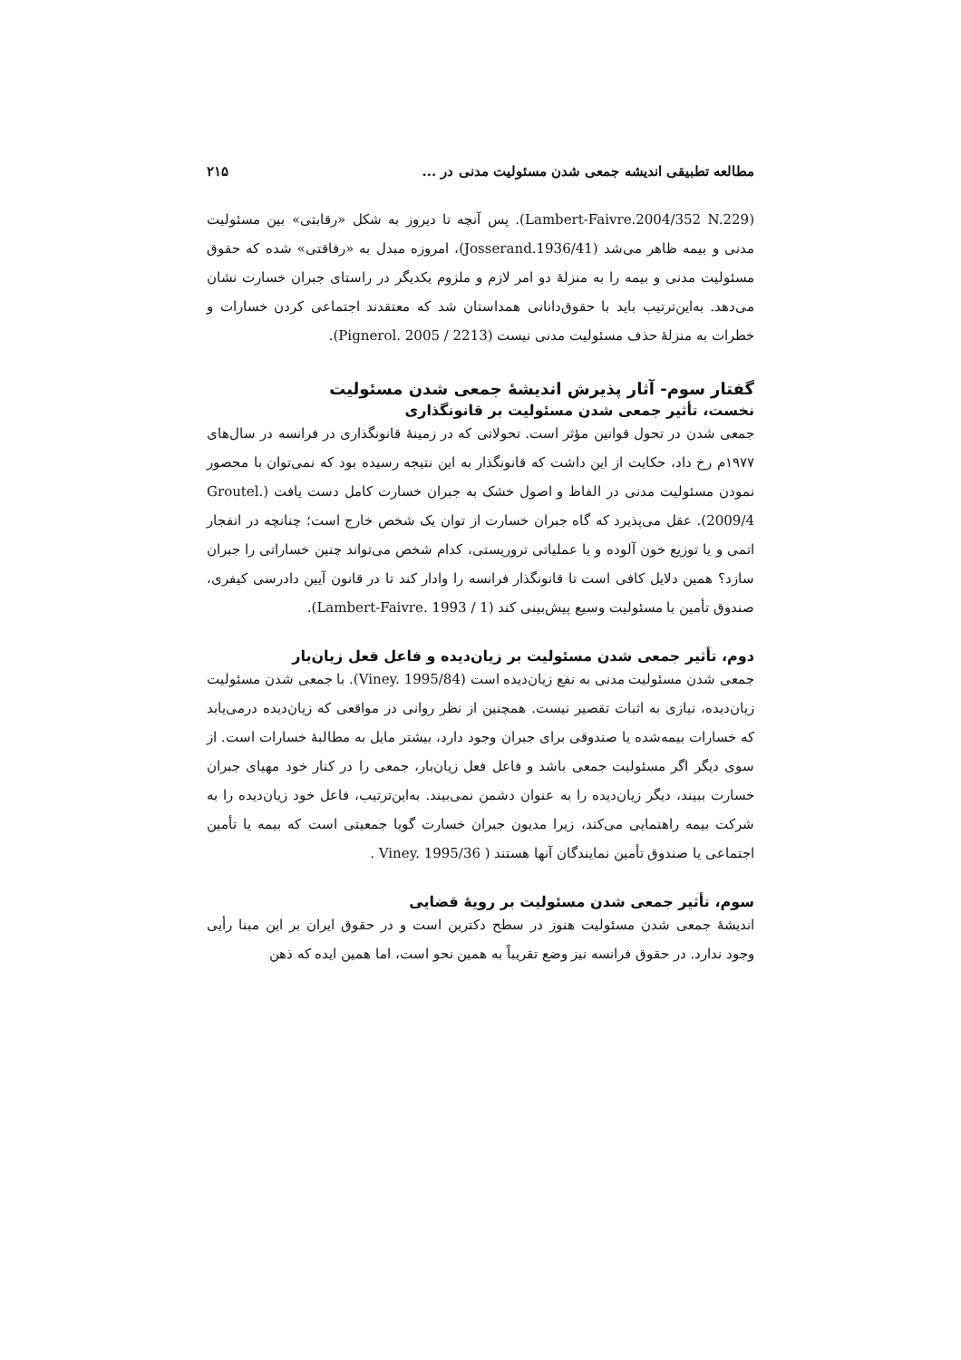مطالعه تطبیقی اندیشه جمعی شدن مسئولیت مدنی در ... ۲۱۵
(Lambert-Faivre.2004/352 N.229). پس آنچه تا دیروز به شکل «رقابتی» بین مسئولیت مدنی و بیمه ظاهر می‌شد (Josserand.1936/41)، امروزه مبدل به «رفاقتی» شده که حقوق مسئولیت مدنی و بیمه را به منزلهٔ دو امر لازم و ملزوم یکدیگر در راستای جبران خسارت نشان می‌دهد. به‌این‌ترتیب باید با حقوق‌دانانی همداستان شد که معتقدند اجتماعی کردن خسارات و خطرات به منزلهٔ حذف مسئولیت مدنی نیست (Pignerol. 2005 / 2213).
گفتار سوم- آثار پذیرش اندیشهٔ جمعی شدن مسئولیت
نخست، تأثیر جمعی شدن مسئولیت بر قانونگذاری
جمعی شدن در تحول قوانین مؤثر است. تحولاتی که در زمینهٔ قانونگذاری در فرانسه در سال‌های ۱۹۷۷م رخ داد، حکایت از این داشت که قانونگذار به این نتیجه رسیده بود که نمی‌توان با محصور نمودن مسئولیت مدنی در الفاظ و اصول خشک به جبران خسارت کامل دست یافت (Groutel. 2009/4). عقل می‌پذیرد که گاه جبران خسارت از توان یک شخص خارج است؛ چنانچه در انفجار اتمی و یا توزیع خون آلوده و یا عملیاتی تروریستی، کدام شخص می‌تواند چنین خساراتی را جبران سازد؟ همین دلایل کافی است تا قانونگذار فرانسه را وادار کند تا در قانون آیین دادرسی کیفری، صندوق تأمین با مسئولیت وسیع پیش‌بینی کند (Lambert-Faivre. 1993 / 1).
دوم، تأثیر جمعی شدن مسئولیت بر زیان‌دیده و فاعل فعل زیان‌بار
جمعی شدن مسئولیت مدنی به نفع زیان‌دیده است (Viney. 1995/84). با جمعی شدن مسئولیت زیان‌دیده، نیازی به اثبات تقصیر نیست. همچنین از نظر روانی در مواقعی که زیان‌دیده درمی‌یابد که خسارات بیمه‌شده یا صندوقی برای جبران وجود دارد، بیشتر مایل به مطالبهٔ خسارات است. از سوی دیگر اگر مسئولیت جمعی باشد و فاعل فعل زیان‌بار، جمعی را در کنار خود مهیای جبران خسارت ببیند، دیگر زیان‌دیده را به عنوان دشمن نمی‌بیند. به‌این‌ترتیب، فاعل خود زیان‌دیده را به شرکت بیمه راهنمایی می‌کند، زیرا مدیون جبران خسارت گویا جمعیتی است که بیمه یا تأمین اجتماعی یا صندوق تأمین نمایندگان آنها هستند ( Viney. 1995/36 .
سوم، تأثیر جمعی شدن مسئولیت بر رویهٔ قضایی
اندیشهٔ جمعی شدن مسئولیت هنوز در سطح دکترین است و در حقوق ایران بر این مبنا رأیی وجود ندارد. در حقوق فرانسه نیز وضع تقریباً به همین نحو است، اما همین ایده که ذهن